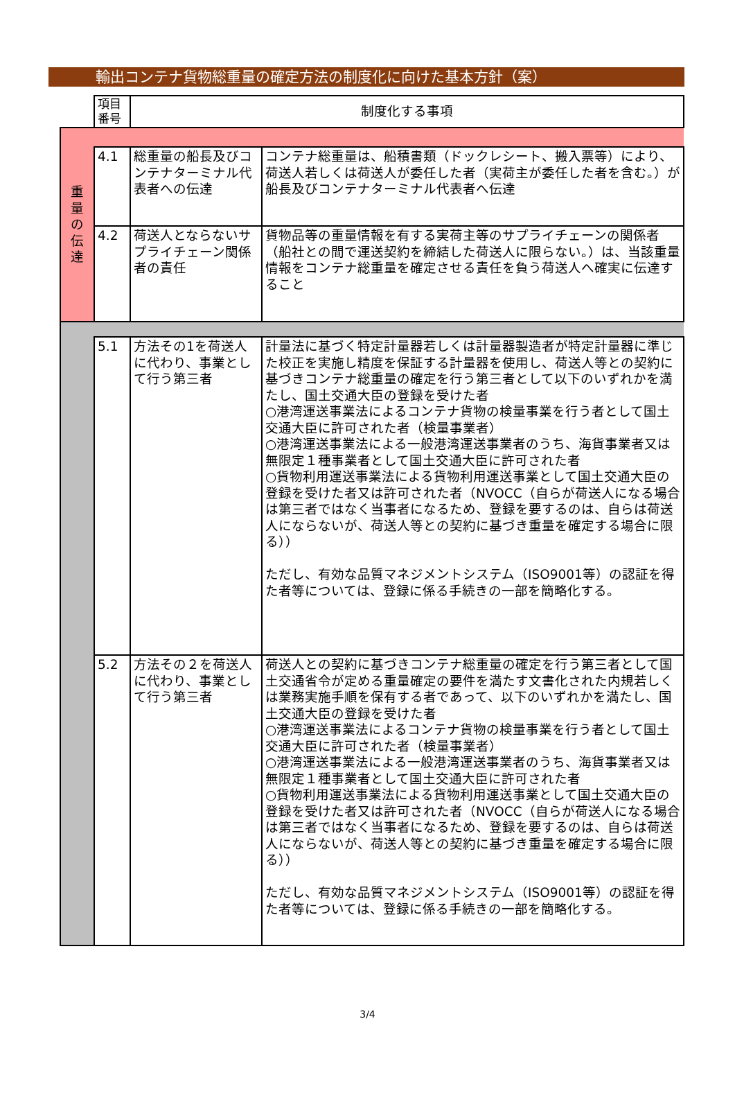輸出コンテナ貨物総重量の確定方法の制度化に向けた基本方針（案）
| | 項目 番号 | 制度化する事項 | |
| 重 量 の 伝 達 | | | |
| | 4.1 | 総重量の船長及びコンテナターミナル代表者への伝達 | コンテナ総重量は、船積書類（ドックレシート、搬入票等）により、荷送人若しくは荷送人が委任した者（実荷主が委任した者を含む。）が船長及びコンテナターミナル代表者へ伝達 |
| | 4.2 | 荷送人とならないサプライチェーン関係者の責任 | 貨物品等の重量情報を有する実荷主等のサプライチェーンの関係者（船社との間で運送契約を締結した荷送人に限らない。）は、当該重量情報をコンテナ総重量を確定させる責任を負う荷送人へ確実に伝達すること |
| | 5.1 | 方法その1を荷送人に代わり、事業として行う第三者 | 計量法に基づく特定計量器若しくは計量器製造者が特定計量器に準じた校正を実施し精度を保証する計量器を使用し、荷送人等との契約に基づきコンテナ総重量の確定を行う第三者として以下のいずれかを満たし、国土交通大臣の登録を受けた者 ○港湾運送事業法によるコンテナ貨物の検量事業を行う者として国土交通大臣に許可された者（検量事業者） ○港湾運送事業法による一般港湾運送事業者のうち、海貨事業者又は無限定１種事業者として国土交通大臣に許可された者 ○貨物利用運送事業法による貨物利用運送事業として国土交通大臣の登録を受けた者又は許可された者（NVOCC（自らが荷送人になる場合は第三者ではなく当事者になるため、登録を要するのは、自らは荷送人にならないが、荷送人等との契約に基づき重量を確定する場合に限る）） ただし、有効な品質マネジメントシステム（ISO9001等）の認証を得た者等については、登録に係る手続きの一部を簡略化する。 |
| | 5.2 | 方法その２を荷送人に代わり、事業として行う第三者 | 荷送人との契約に基づきコンテナ総重量の確定を行う第三者として国土交通省令が定める重量確定の要件を満たす文書化された内規若しくは業務実施手順を保有する者であって、以下のいずれかを満たし、国土交通大臣の登録を受けた者 ○港湾運送事業法によるコンテナ貨物の検量事業を行う者として国土交通大臣に許可された者（検量事業者） ○港湾運送事業法による一般港湾運送事業者のうち、海貨事業者又は無限定１種事業者として国土交通大臣に許可された者 ○貨物利用運送事業法による貨物利用運送事業として国土交通大臣の登録を受けた者又は許可された者（NVOCC（自らが荷送人になる場合は第三者ではなく当事者になるため、登録を要するのは、自らは荷送人にならないが、荷送人等との契約に基づき重量を確定する場合に限る）） ただし、有効な品質マネジメントシステム（ISO9001等）の認証を得た者等については、登録に係る手続きの一部を簡略化する。 |
3/4